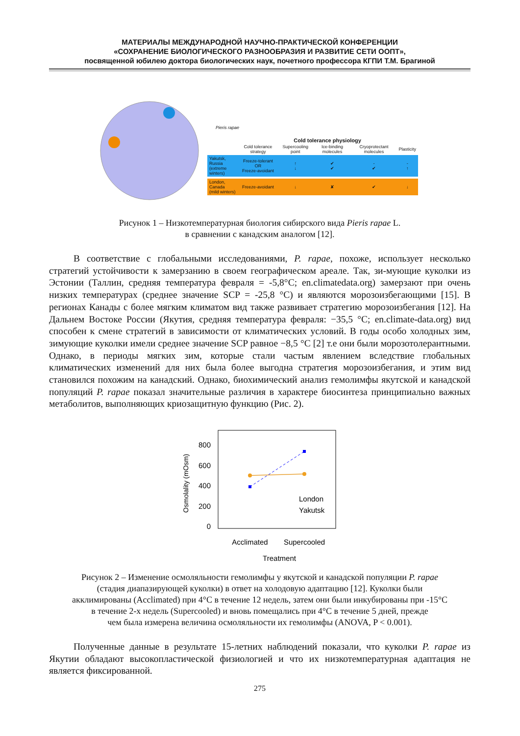МАТЕРИАЛЫ МЕЖДУНАРОДНОЙ НАУЧНО-ПРАКТИЧЕСКОЙ КОНФЕРЕНЦИИ
«СОХРАНЕНИЕ БИОЛОГИЧЕСКОГО РАЗНООБРАЗИЯ И РАЗВИТИЕ СЕТИ ООПТ»,
посвященной юбилею доктора биологических наук, почетного профессора КГПИ Т.М. Брагиной
Pieris rapae
Cold tolerance physiology
| | Cold tolerance strategy | Supercooling point | Ice-binding molecules | Cryoprotectant molecules | Plasticity |
| --- | --- | --- | --- | --- | --- |
| Yakutsk, Russia (extreme winters) | Freeze-tolerant OR Freeze-avoidant | ↑ ↓ | ✔ ✔ | - ✔ | - ↑ |
| London, Canada (mild winters) | Freeze-avoidant | ↓ | ✘ | ✔ | ↓ |
Рисунок 1 – Низкотемпературная биология сибирского вида Pieris rapae L.
в сравнении с канадским аналогом [12].
В соответствие с глобальными исследованиями, P. rapae, похоже, использует несколько стратегий устойчивости к замерзанию в своем географическом ареале. Так, зи-мующие куколки из Эстонии (Таллин, средняя температура февраля = -5,8°C; en.climatedata.org) замерзают при очень низких температурах (среднее значение SCP = -25,8 °C) и являются морозоизбегающими [15]. В регионах Канады с более мягким климатом вид также развивает стратегию морозоизбегания [12]. На Дальнем Востоке России (Якутия, средняя температура февраля: −35,5 °C; en.climate-data.org) вид способен к смене стратегий в зависимости от климатических условий. В годы особо холодных зим, зимующие куколки имели среднее значение SCP равное −8,5 °C [2] т.е они были морозотолерантными. Однако, в периоды мягких зим, которые стали частым явлением вследствие глобальных климатических изменений для них была более выгодна стратегия морозоизбегания, и этим вид становился похожим на канадский. Однако, биохимический анализ гемолимфы якутской и канадской популяций P. rapae показал значительные различия в характере биосинтеза принципиально важных метаболитов, выполняющих криозащитную функцию (Рис. 2).
Osmolality (mOsm)
800
600
400
200
0
London
Yakutsk
Acclimated
Supercooled
Treatment
Рисунок 2 – Изменение осмоляльности гемолимфы у якутской и канадской популяции P. rapae
(стадия диапазирующей куколки) в ответ на холодовую адаптацию [12]. Куколки были
акклимированы (Acclimated) при 4°C в течение 12 недель, затем они были инкубированы при -15°C
в течение 2-х недель (Supercooled) и вновь помещались при 4°C в течение 5 дней, прежде
чем была измерена величина осмоляльности их гемолимфы (ANOVA, P < 0.001).
Полученные данные в результате 15-летних наблюдений показали, что куколки P. rapae из Якутии обладают высокопластической физиологией и что их низкотемпературная адаптация не является фиксированной.
275